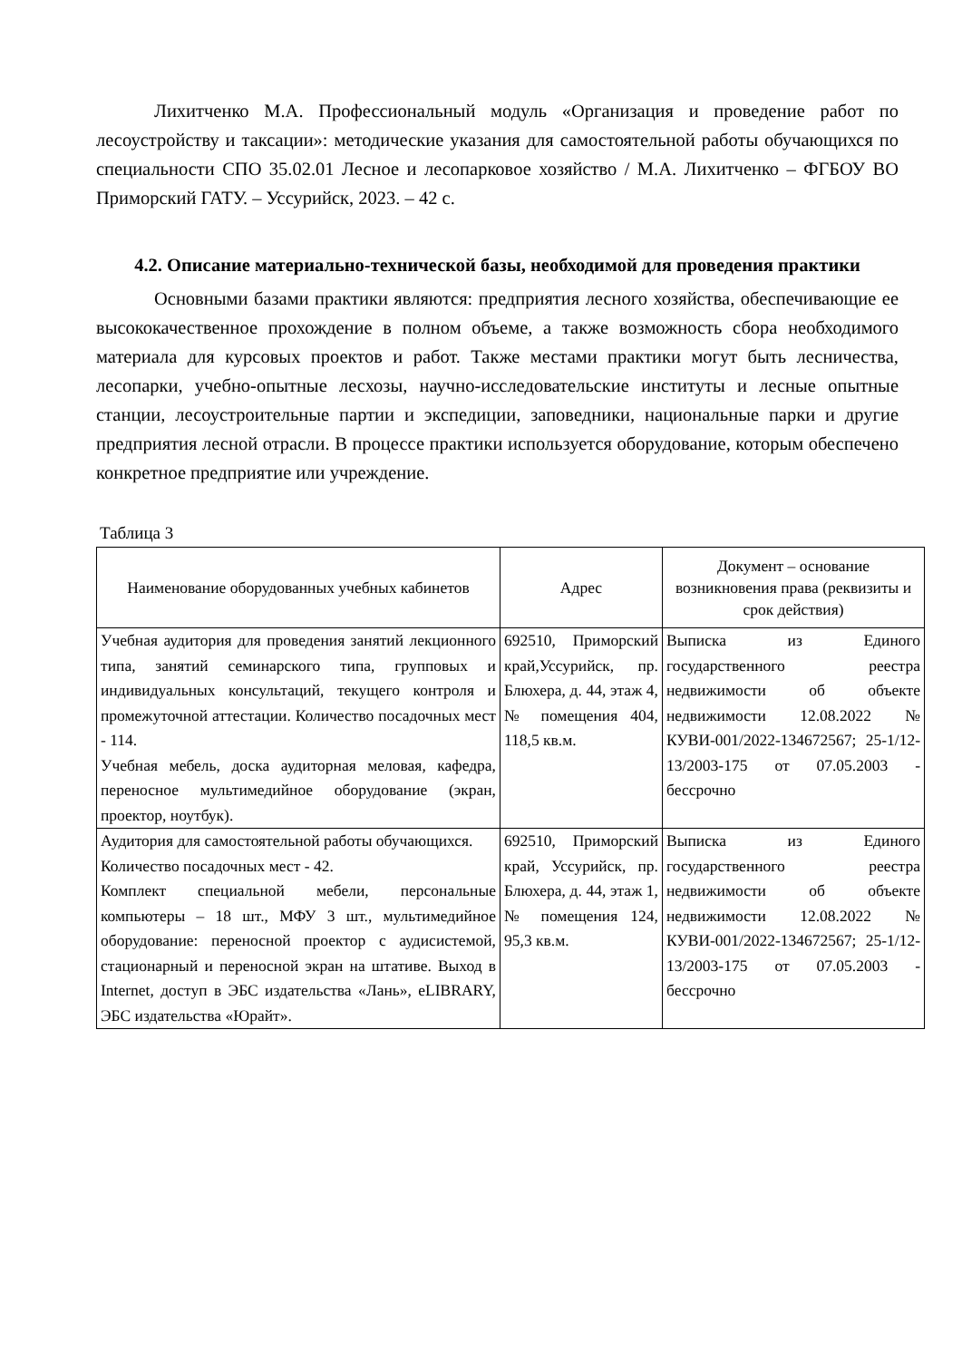Лихитченко М.А. Профессиональный модуль «Организация и проведение работ по лесоустройству и таксации»: методические указания для самостоятельной работы обучающихся по специальности СПО 35.02.01 Лесное и лесопарковое хозяйство / М.А. Лихитченко – ФГБОУ ВО Приморский ГАТУ. – Уссурийск, 2023. – 42 с.
4.2. Описание материально-технической базы, необходимой для проведения практики
Основными базами практики являются: предприятия лесного хозяйства, обеспечивающие ее высококачественное прохождение в полном объеме, а также возможность сбора необходимого материала для курсовых проектов и работ. Также местами практики могут быть лесничества, лесопарки, учебно-опытные лесхозы, научно-исследовательские институты и лесные опытные станции, лесоустроительные партии и экспедиции, заповедники, национальные парки и другие предприятия лесной отрасли. В процессе практики используется оборудование, которым обеспечено конкретное предприятие или учреждение.
Таблица 3
| Наименование оборудованных учебных кабинетов | Адрес | Документ – основание возникновения права (реквизиты и срок действия) |
| --- | --- | --- |
| Учебная аудитория для проведения занятий лекционного типа, занятий семинарского типа, групповых и индивидуальных консультаций, текущего контроля и промежуточной аттестации. Количество посадочных мест - 114. Учебная мебель, доска аудиторная меловая, кафедра, переносное мультимедийное оборудование (экран, проектор, ноутбук). | 692510, Приморский край,Уссурийск, пр. Блюхера, д. 44, этаж 4, № помещения 404, 118,5 кв.м. | Выписка из Единого государственного реестра недвижимости об объекте недвижимости 12.08.2022 № КУВИ-001/2022-134672567; 25-1/12-13/2003-175 от 07.05.2003 - бессрочно |
| Аудитория для самостоятельной работы обучающихся. Количество посадочных мест - 42. Комплект специальной мебели, персональные компьютеры – 18 шт., МФУ 3 шт., мультимедийное оборудование: переносной проектор с аудисистемой, стационарный и переносной экран на штативе. Выход в Internet, доступ в ЭБС издательства «Лань», eLIBRARY, ЭБС издательства «Юрайт». | 692510, Приморский край, Уссурийск, пр. Блюхера, д. 44, этаж 1, № помещения 124, 95,3 кв.м. | Выписка из Единого государственного реестра недвижимости об объекте недвижимости 12.08.2022 № КУВИ-001/2022-134672567; 25-1/12-13/2003-175 от 07.05.2003 - бессрочно |